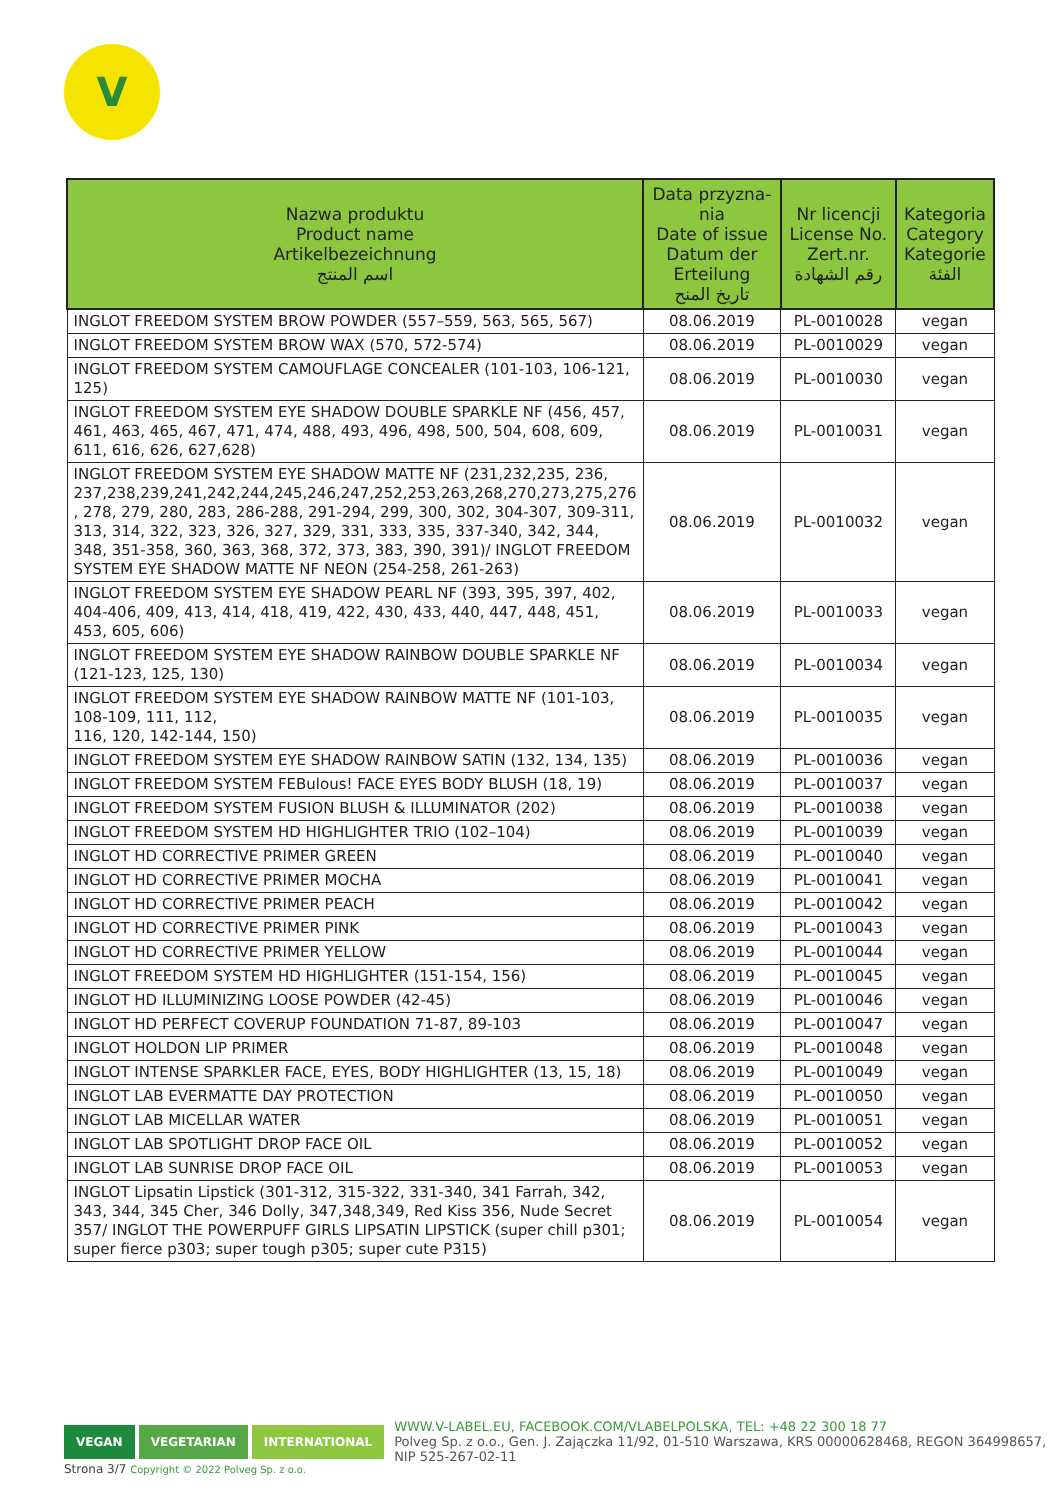V
| Nazwa produktu Product name Artikelbezeichnung اسم المنتج | Data przyzna- nia Date of issue Datum der Erteilung تاريخ المنح | Nr licencji License No. Zert.nr. رقم الشهادة | Kategoria Category Kategorie الفئة |
| --- | --- | --- | --- |
| INGLOT FREEDOM SYSTEM BROW POWDER (557–559, 563, 565, 567) | 08.06.2019 | PL-0010028 | vegan |
| INGLOT FREEDOM SYSTEM BROW WAX (570, 572-574) | 08.06.2019 | PL-0010029 | vegan |
| INGLOT FREEDOM SYSTEM CAMOUFLAGE CONCEALER (101-103, 106-121, 125) | 08.06.2019 | PL-0010030 | vegan |
| INGLOT FREEDOM SYSTEM EYE SHADOW DOUBLE SPARKLE NF (456, 457, 461, 463, 465, 467, 471, 474, 488, 493, 496, 498, 500, 504, 608, 609, 611, 616, 626, 627,628) | 08.06.2019 | PL-0010031 | vegan |
| INGLOT FREEDOM SYSTEM EYE SHADOW MATTE NF (231,232,235, 236, 237,238,239,241,242,244,245,246,247,252,253,263,268,270,273,275,276 , 278, 279, 280, 283, 286-288, 291-294, 299, 300, 302, 304-307, 309-311, 313, 314, 322, 323, 326, 327, 329, 331, 333, 335, 337-340, 342, 344, 348, 351-358, 360, 363, 368, 372, 373, 383, 390, 391)/ INGLOT FREEDOM SYSTEM EYE SHADOW MATTE NF NEON (254-258, 261-263) | 08.06.2019 | PL-0010032 | vegan |
| INGLOT FREEDOM SYSTEM EYE SHADOW PEARL NF (393, 395, 397, 402, 404-406, 409, 413, 414, 418, 419, 422, 430, 433, 440, 447, 448, 451, 453, 605, 606) | 08.06.2019 | PL-0010033 | vegan |
| INGLOT FREEDOM SYSTEM EYE SHADOW RAINBOW DOUBLE SPARKLE NF (121-123, 125, 130) | 08.06.2019 | PL-0010034 | vegan |
| INGLOT FREEDOM SYSTEM EYE SHADOW RAINBOW MATTE NF (101-103, 108-109, 111, 112, 116, 120, 142-144, 150) | 08.06.2019 | PL-0010035 | vegan |
| INGLOT FREEDOM SYSTEM EYE SHADOW RAINBOW SATIN (132, 134, 135) | 08.06.2019 | PL-0010036 | vegan |
| INGLOT FREEDOM SYSTEM FEBulous! FACE EYES BODY BLUSH (18, 19) | 08.06.2019 | PL-0010037 | vegan |
| INGLOT FREEDOM SYSTEM FUSION BLUSH & ILLUMINATOR (202) | 08.06.2019 | PL-0010038 | vegan |
| INGLOT FREEDOM SYSTEM HD HIGHLIGHTER TRIO (102–104) | 08.06.2019 | PL-0010039 | vegan |
| INGLOT HD CORRECTIVE PRIMER GREEN | 08.06.2019 | PL-0010040 | vegan |
| INGLOT HD CORRECTIVE PRIMER MOCHA | 08.06.2019 | PL-0010041 | vegan |
| INGLOT HD CORRECTIVE PRIMER PEACH | 08.06.2019 | PL-0010042 | vegan |
| INGLOT HD CORRECTIVE PRIMER PINK | 08.06.2019 | PL-0010043 | vegan |
| INGLOT HD CORRECTIVE PRIMER YELLOW | 08.06.2019 | PL-0010044 | vegan |
| INGLOT FREEDOM SYSTEM HD HIGHLIGHTER (151-154, 156) | 08.06.2019 | PL-0010045 | vegan |
| INGLOT HD ILLUMINIZING LOOSE POWDER (42-45) | 08.06.2019 | PL-0010046 | vegan |
| INGLOT HD PERFECT COVERUP FOUNDATION 71-87, 89-103 | 08.06.2019 | PL-0010047 | vegan |
| INGLOT HOLDON LIP PRIMER | 08.06.2019 | PL-0010048 | vegan |
| INGLOT INTENSE SPARKLER FACE, EYES, BODY HIGHLIGHTER (13, 15, 18) | 08.06.2019 | PL-0010049 | vegan |
| INGLOT LAB EVERMATTE DAY PROTECTION | 08.06.2019 | PL-0010050 | vegan |
| INGLOT LAB MICELLAR WATER | 08.06.2019 | PL-0010051 | vegan |
| INGLOT LAB SPOTLIGHT DROP FACE OIL | 08.06.2019 | PL-0010052 | vegan |
| INGLOT LAB SUNRISE DROP FACE OIL | 08.06.2019 | PL-0010053 | vegan |
| INGLOT Lipsatin Lipstick (301-312, 315-322, 331-340, 341 Farrah, 342, 343, 344, 345 Cher, 346 Dolly, 347,348,349, Red Kiss 356, Nude Secret 357/ INGLOT THE POWERPUFF GIRLS LIPSATIN LIPSTICK (super chill p301; super fierce p303; super tough p305; super cute P315) | 08.06.2019 | PL-0010054 | vegan |
VEGAN VEGETARIAN INTERNATIONAL
WWW.V-LABEL.EU, FACEBOOK.COM/VLABELPOLSKA, TEL: +48 22 300 18 77
Polveg Sp. z o.o., Gen. J. Zajączka 11/92, 01-510 Warszawa, KRS 00000628468, REGON 364998657, NIP 525-267-02-11
Strona 3/7 Copyright © 2022 Polveg Sp. z o.o.